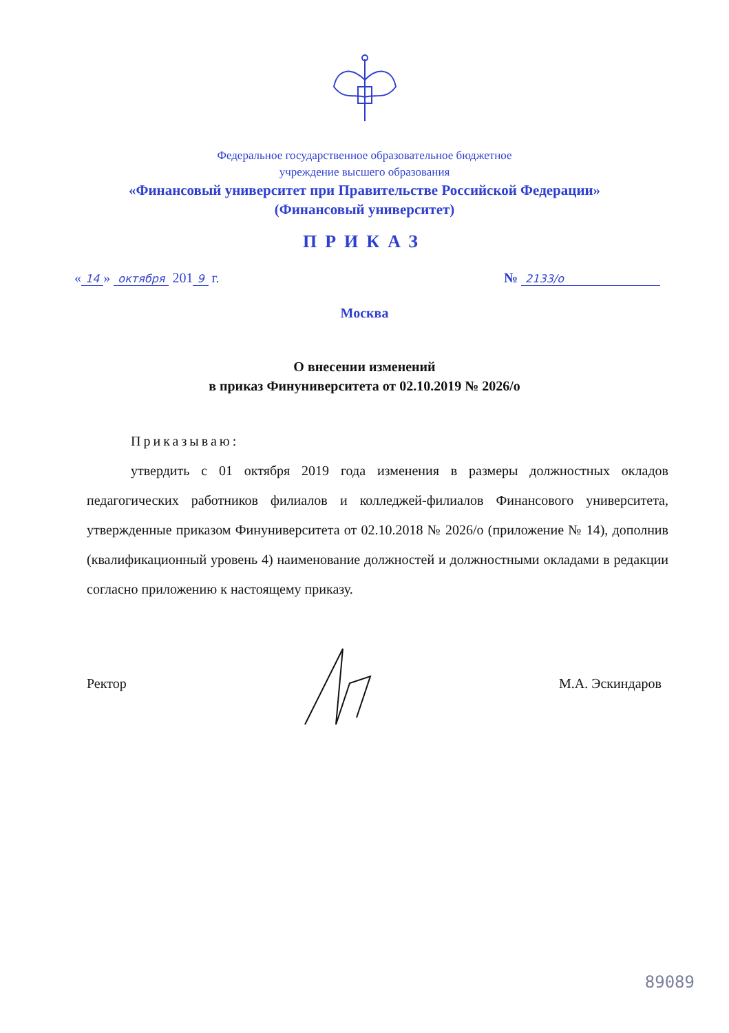Федеральное государственное образовательное бюджетное
учреждение высшего образования
«Финансовый университет при Правительстве Российской Федерации»
(Финансовый университет)
ПРИКАЗ
« 14 » октября 201 9 г. № 2133/о
Москва
О внесении изменений
в приказ Финуниверситета от 02.10.2019 № 2026/о
Приказываю:
утвердить с 01 октября 2019 года изменения в размеры должностных окладов педагогических работников филиалов и колледжей-филиалов Финансового университета, утвержденные приказом Финуниверситета от 02.10.2018 № 2026/о (приложение № 14), дополнив (квалификационный уровень 4) наименование должностей и должностными окладами в редакции согласно приложению к настоящему приказу.
Ректор М.А. Эскиндаров
89089